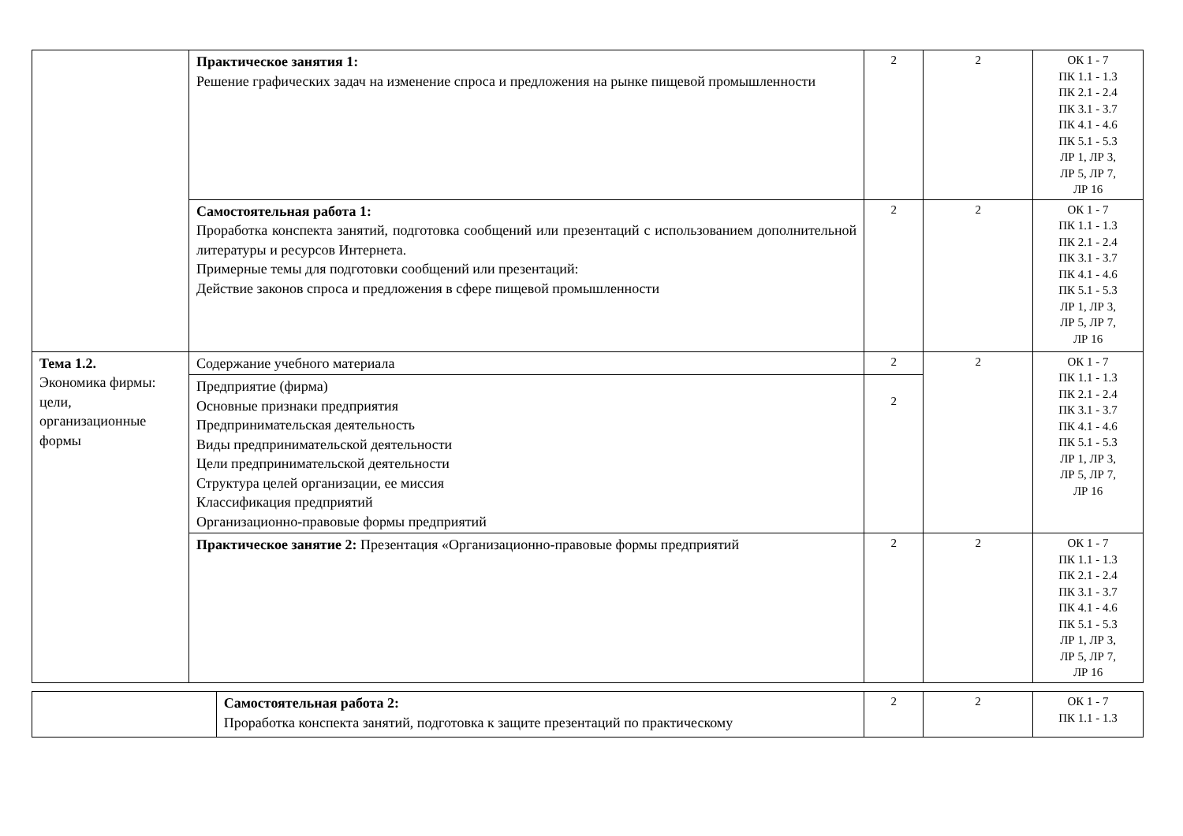| | Практическое занятия 1: Решение графических задач на изменение спроса и предложения на рынке пищевой промышленности | 2 | 2 | ОК 1 - 7 ПК 1.1 - 1.3 ПК 2.1 - 2.4 ПК 3.1 - 3.7 ПК 4.1 - 4.6 ПК 5.1 - 5.3 ЛР 1, ЛР 3, ЛР 5, ЛР 7, ЛР 16 |
| | Самостоятельная работа 1: Проработка конспекта занятий, подготовка сообщений или презентаций с использованием дополнительной литературы и ресурсов Интернета. Примерные темы для подготовки сообщений или презентаций: Действие законов спроса и предложения в сфере пищевой промышленности | 2 | 2 | ОК 1 - 7 ПК 1.1 - 1.3 ПК 2.1 - 2.4 ПК 3.1 - 3.7 ПК 4.1 - 4.6 ПК 5.1 - 5.3 ЛР 1, ЛР 3, ЛР 5, ЛР 7, ЛР 16 |
| Тема 1.2. Экономика фирмы: цели, организационные формы | Содержание учебного материала | 2 | 2 | ОК 1 - 7 ПК 1.1 - 1.3 ПК 2.1 - 2.4 ПК 3.1 - 3.7 ПК 4.1 - 4.6 ПК 5.1 - 5.3 ЛР 1, ЛР 3, ЛР 5, ЛР 7, ЛР 16 |
| | Предприятие (фирма) Основные признаки предприятия Предпринимательская деятельность Виды предпринимательской деятельности Цели предпринимательской деятельности Структура целей организации, ее миссия Классификация предприятий Организационно-правовые формы предприятий | 2 | | |
| | Практическое занятие 2: Презентация «Организационно-правовые формы предприятий | 2 | 2 | ОК 1 - 7 ПК 1.1 - 1.3 ПК 2.1 - 2.4 ПК 3.1 - 3.7 ПК 4.1 - 4.6 ПК 5.1 - 5.3 ЛР 1, ЛР 3, ЛР 5, ЛР 7, ЛР 16 |
| | Самостоятельная работа 2: Проработка конспекта занятий, подготовка к защите презентаций по практическому | 2 | 2 | ОК 1 - 7 ПК 1.1 - 1.3 |